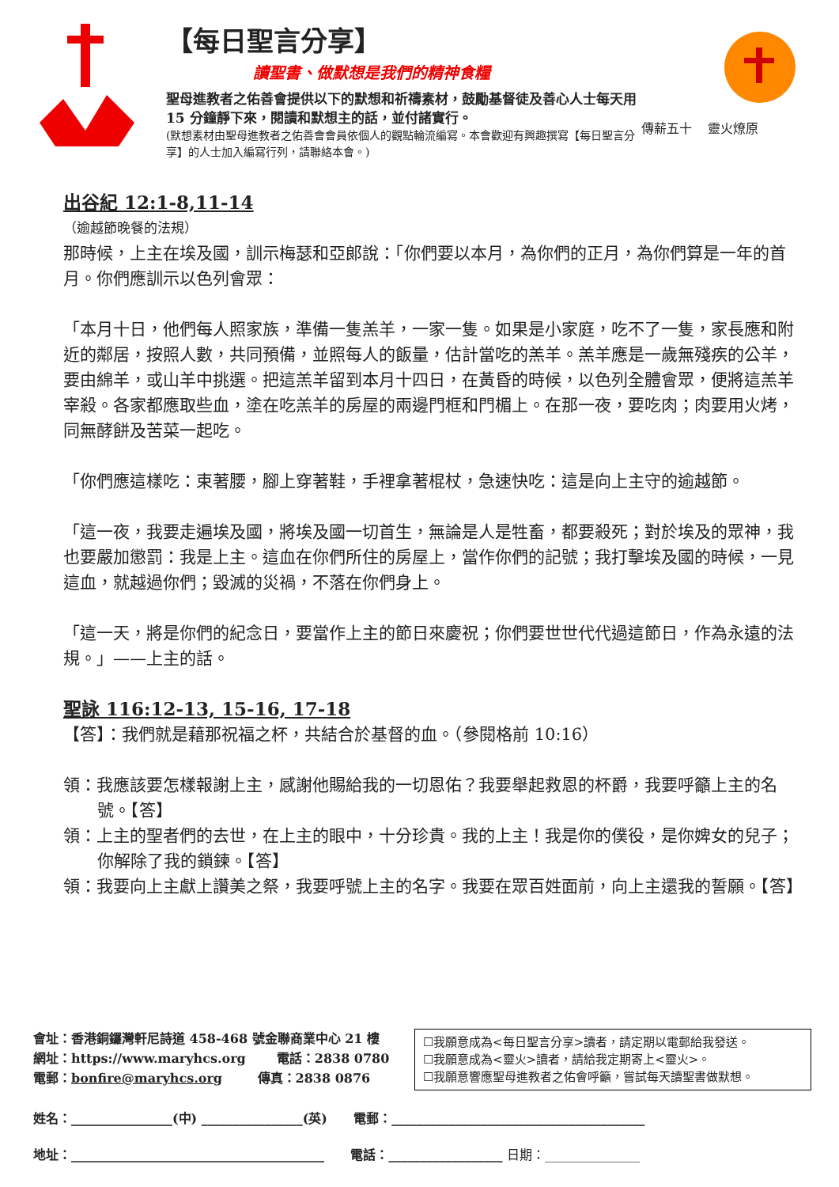【每日聖言分享】
讀聖書、做默想是我們的精神食糧
聖母進教者之佑善會提供以下的默想和祈禱素材，鼓勵基督徒及善心人士每天用 15 分鐘靜下來，閱讀和默想主的話，並付諸實行。
(默想素材由聖母進教者之佑善會會員依個人的觀點輪流編寫。本會歡迎有興趣撰寫【每日聖言分享】的人士加入編寫行列，請聯絡本會。)
傳薪五十 靈火燎原
出谷紀 12:1-8,11-14
（逾越節晚餐的法規）
那時候，上主在埃及國，訓示梅瑟和亞郎說：「你們要以本月，為你們的正月，為你們算是一年的首月。你們應訓示以色列會眾：
「本月十日，他們每人照家族，準備一隻羔羊，一家一隻。如果是小家庭，吃不了一隻，家長應和附近的鄰居，按照人數，共同預備，並照每人的飯量，估計當吃的羔羊。羔羊應是一歲無殘疾的公羊，要由綿羊，或山羊中挑選。把這羔羊留到本月十四日，在黃昏的時候，以色列全體會眾，便將這羔羊宰殺。各家都應取些血，塗在吃羔羊的房屋的兩邊門框和門楣上。在那一夜，要吃肉；肉要用火烤，同無酵餅及苦菜一起吃。
「你們應這樣吃：束著腰，腳上穿著鞋，手裡拿著棍杖，急速快吃：這是向上主守的逾越節。
「這一夜，我要走遍埃及國，將埃及國一切首生，無論是人是牲畜，都要殺死；對於埃及的眾神，我也要嚴加懲罰：我是上主。這血在你們所住的房屋上，當作你們的記號；我打擊埃及國的時候，一見這血，就越過你們；毀滅的災禍，不落在你們身上。
「這一天，將是你們的紀念日，要當作上主的節日來慶祝；你們要世世代代過這節日，作為永遠的法規。」——上主的話。
聖詠 116:12-13, 15-16, 17-18
【答】：我們就是藉那祝福之杯，共結合於基督的血。（參閱格前 10:16）
領：我應該要怎樣報謝上主，感謝他賜給我的一切恩佑？我要舉起救恩的杯爵，我要呼籲上主的名號。【答】
領：上主的聖者們的去世，在上主的眼中，十分珍貴。我的上主！我是你的僕役，是你婢女的兒子；你解除了我的鎖鍊。【答】
領：我要向上主獻上讚美之祭，我要呼號上主的名字。我要在眾百姓面前，向上主還我的誓願。【答】
會址：香港銅鑼灣軒尼詩道 458-468 號金聯商業中心 21 樓
網址：https://www.maryhcs.org 電話：2838 0780
電郵：bonfire@maryhcs.org 傳真：2838 0876
☐我願意成為<每日聖言分享>讀者，請定期以電郵給我發送。
☐我願意成為<靈火>讀者，請給我定期寄上<靈火>。
☐我願意響應聖母進教者之佑會呼籲，嘗試每天讀聖書做默想。
姓名：________________(中) ________________(英) 電郵：________________________________________
地址：________________________________________ 電話：__________________ 日期：_______________